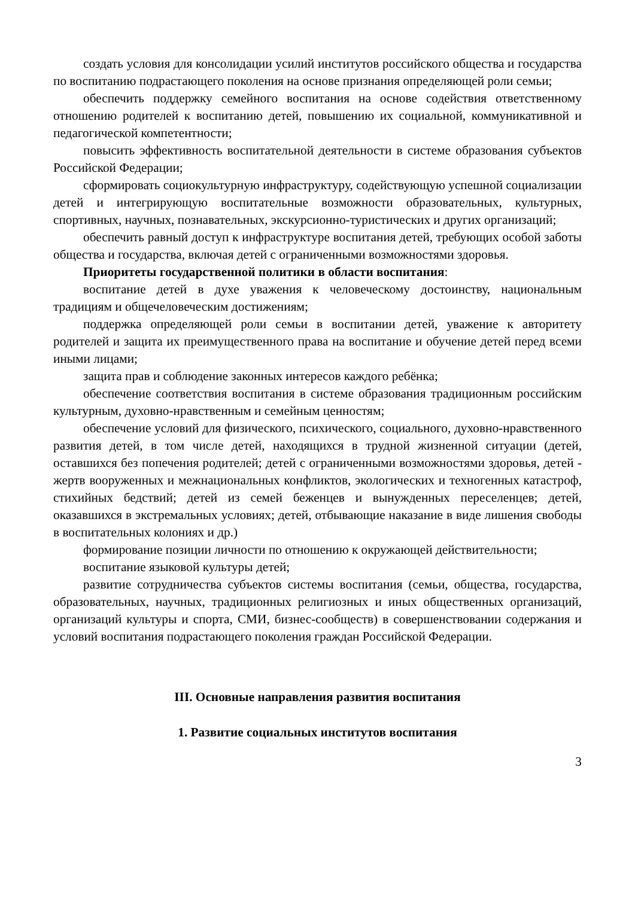создать условия для консолидации усилий институтов российского общества и государства по воспитанию подрастающего поколения на основе признания определяющей роли семьи;
обеспечить поддержку семейного воспитания на основе содействия ответственному отношению родителей к воспитанию детей, повышению их социальной, коммуникативной и педагогической компетентности;
повысить эффективность воспитательной деятельности в системе образования субъектов Российской Федерации;
сформировать социокультурную инфраструктуру, содействующую успешной социализации детей и интегрирующую воспитательные возможности образовательных, культурных, спортивных, научных, познавательных, экскурсионно-туристических и других организаций;
обеспечить равный доступ к инфраструктуре воспитания детей, требующих особой заботы общества и государства, включая детей с ограниченными возможностями здоровья.
Приоритеты государственной политики в области воспитания:
воспитание детей в духе уважения к человеческому достоинству, национальным традициям и общечеловеческим достижениям;
поддержка определяющей роли семьи в воспитании детей, уважение к авторитету родителей и защита их преимущественного права на воспитание и обучение детей перед всеми иными лицами;
защита прав и соблюдение законных интересов каждого ребёнка;
обеспечение соответствия воспитания в системе образования традиционным российским культурным, духовно-нравственным и семейным ценностям;
обеспечение условий для физического, психического, социального, духовно-нравственного развития детей, в том числе детей, находящихся в трудной жизненной ситуации (детей, оставшихся без попечения родителей; детей с ограниченными возможностями здоровья, детей - жертв вооруженных и межнациональных конфликтов, экологических и техногенных катастроф, стихийных бедствий; детей из семей беженцев и вынужденных переселенцев; детей, оказавшихся в экстремальных условиях; детей, отбывающие наказание в виде лишения свободы в воспитательных колониях и др.)
формирование позиции личности по отношению к окружающей действительности;
воспитание языковой культуры детей;
развитие сотрудничества субъектов системы воспитания (семьи, общества, государства, образовательных, научных, традиционных религиозных и иных общественных организаций, организаций культуры и спорта, СМИ, бизнес-сообществ) в совершенствовании содержания и условий воспитания подрастающего поколения граждан Российской Федерации.
III. Основные направления развития воспитания
1. Развитие социальных институтов воспитания
3